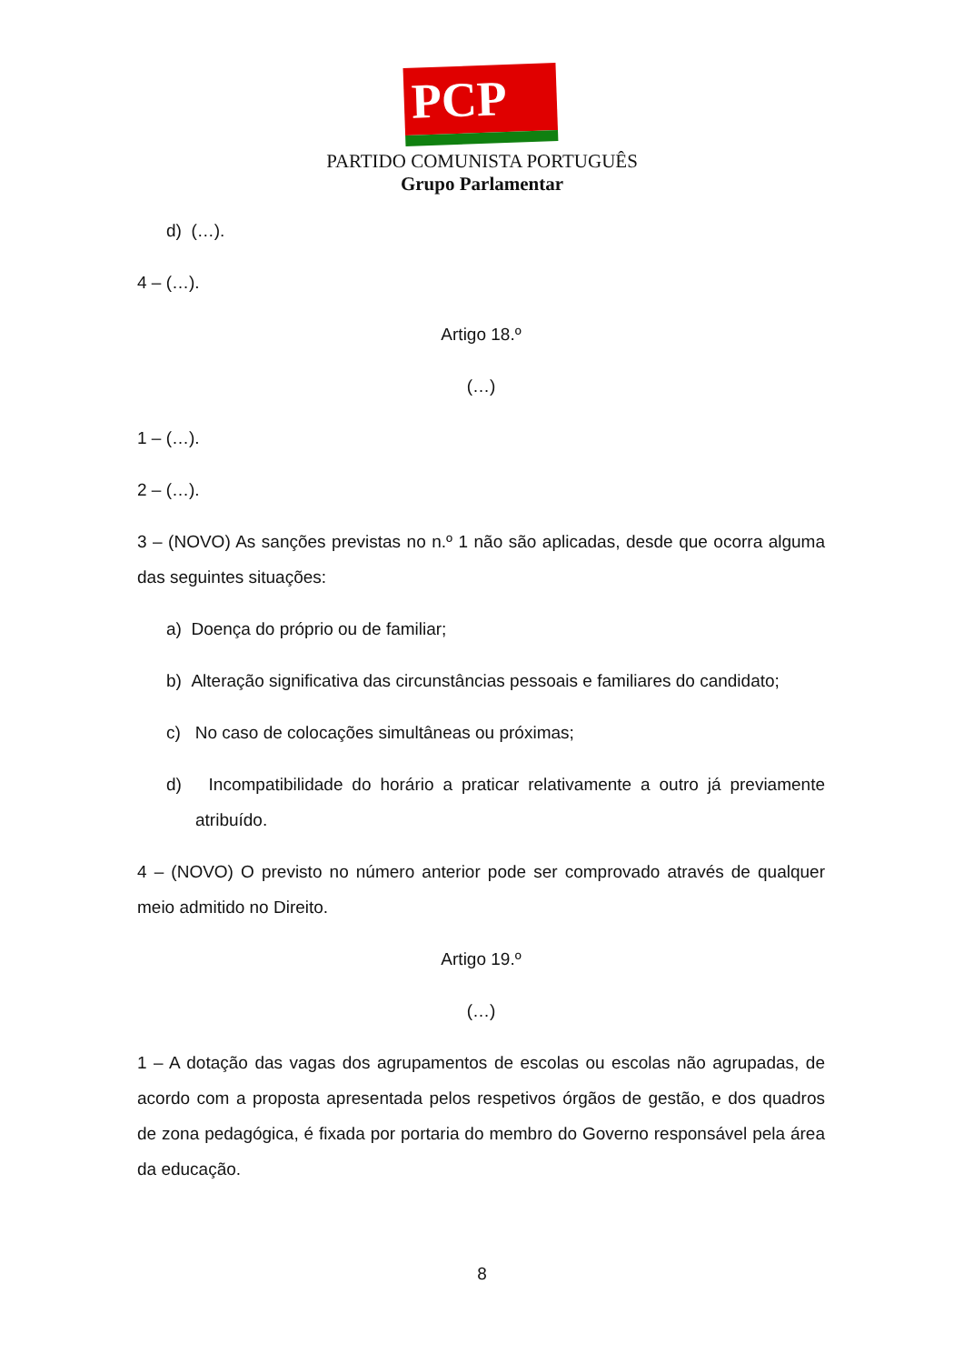PCP ☆☭
PARTIDO COMUNISTA PORTUGUÊS
Grupo Parlamentar
d) (…).
4 – (…).
Artigo 18.º
(…)
1 – (…).
2 – (…).
3 – (NOVO) As sanções previstas no n.º 1 não são aplicadas, desde que ocorra alguma das seguintes situações:
a) Doença do próprio ou de familiar;
b) Alteração significativa das circunstâncias pessoais e familiares do candidato;
c) No caso de colocações simultâneas ou próximas;
d) Incompatibilidade do horário a praticar relativamente a outro já previamente atribuído.
4 – (NOVO) O previsto no número anterior pode ser comprovado através de qualquer meio admitido no Direito.
Artigo 19.º
(…)
1 – A dotação das vagas dos agrupamentos de escolas ou escolas não agrupadas, de acordo com a proposta apresentada pelos respetivos órgãos de gestão, e dos quadros de zona pedagógica, é fixada por portaria do membro do Governo responsável pela área da educação.
8